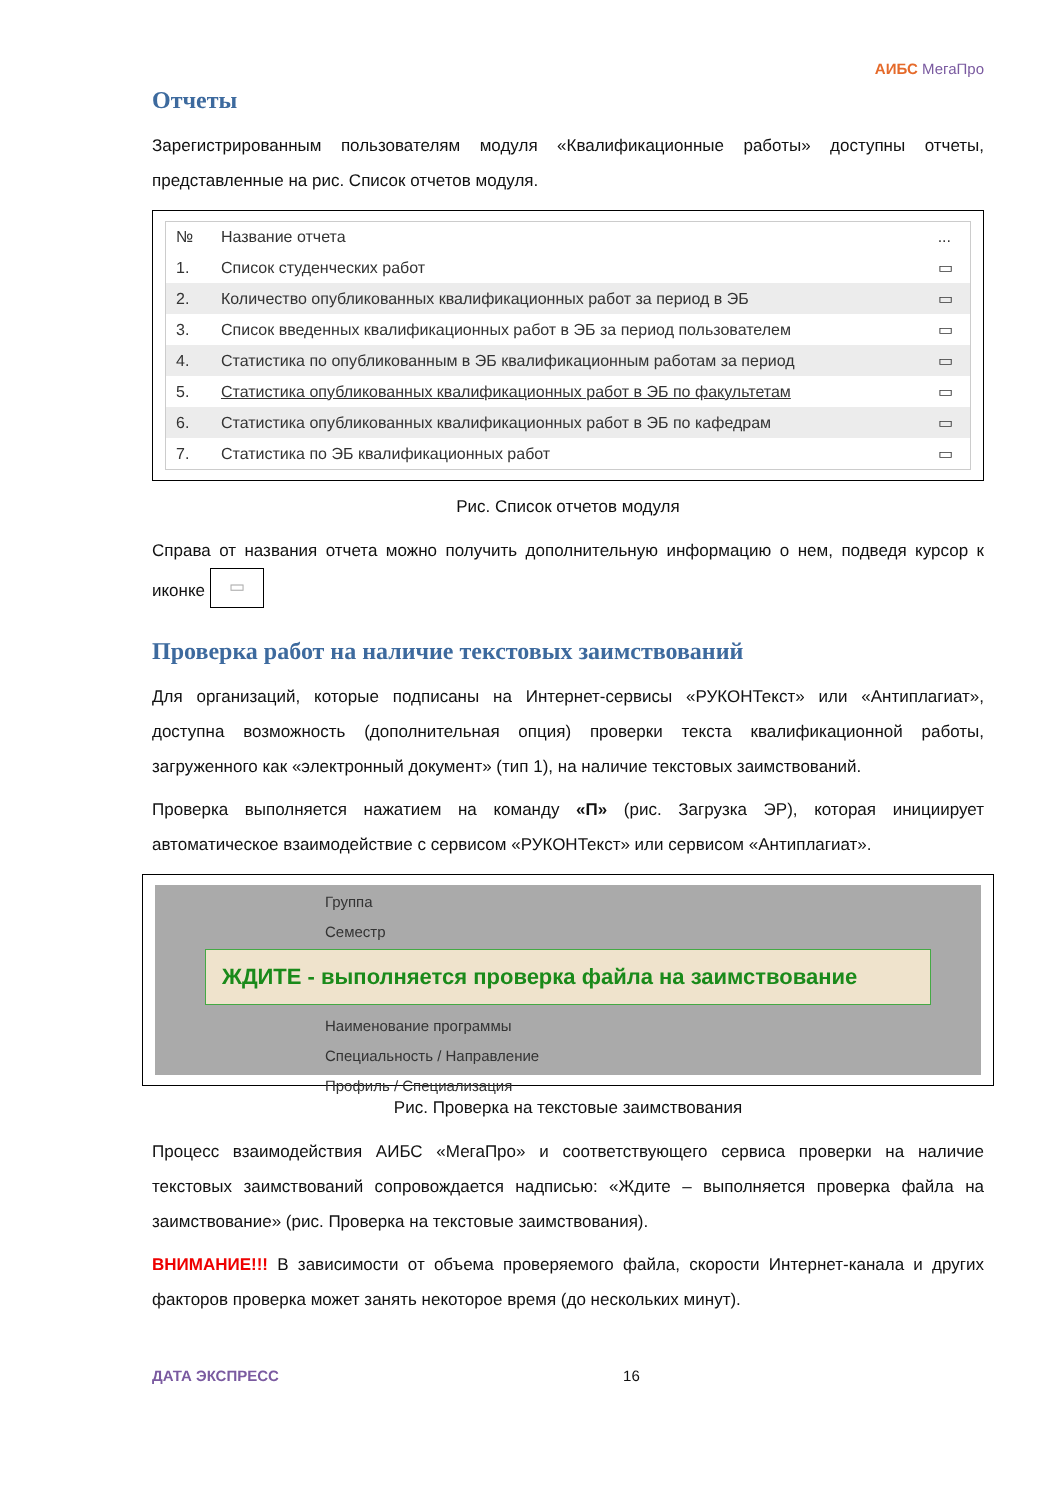АИБС МегаПро
Отчеты
Зарегистрированным пользователям модуля «Квалификационные работы» доступны отчеты, представленные на рис. Список отчетов модуля.
| № | Название отчета | ... |
| --- | --- | --- |
| 1. | Список студенческих работ | ▭ |
| 2. | Количество опубликованных квалификационных работ за период в ЭБ | ▭ |
| 3. | Список введенных квалификационных работ в ЭБ за период пользователем | ▭ |
| 4. | Статистика по опубликованным в ЭБ квалификационным работам за период | ▭ |
| 5. | Статистика опубликованных квалификационных работ в ЭБ по факультетам | ▭ |
| 6. | Статистика опубликованных квалификационных работ в ЭБ по кафедрам | ▭ |
| 7. | Статистика по ЭБ квалификационных работ | ▭ |
Рис. Список отчетов модуля
Справа от названия отчета можно получить дополнительную информацию о нем, подведя курсор к иконке ▭
Проверка работ на наличие текстовых заимствований
Для организаций, которые подписаны на Интернет-сервисы «РУКОНТекст» или «Антиплагиат», доступна возможность (дополнительная опция) проверки текста квалификационной работы, загруженного как «электронный документ» (тип 1), на наличие текстовых заимствований.
Проверка выполняется нажатием на команду «П» (рис. Загрузка ЭР), которая инициирует автоматическое взаимодействие с сервисом «РУКОНТекст» или сервисом «Антиплагиат».
Группа
Семестр
ЖДИТЕ - выполняется проверка файла на заимствование
Наименование программы
Специальность / Направление
Профиль / Специализация
Рис. Проверка на текстовые заимствования
Процесс взаимодействия АИБС «МегаПро» и соответствующего сервиса проверки на наличие текстовых заимствований сопровождается надписью: «Ждите – выполняется проверка файла на заимствование» (рис. Проверка на текстовые заимствования).
ВНИМАНИЕ!!! В зависимости от объема проверяемого файла, скорости Интернет-канала и других факторов проверка может занять некоторое время (до нескольких минут).
ДАТА ЭКСПРЕСС 16